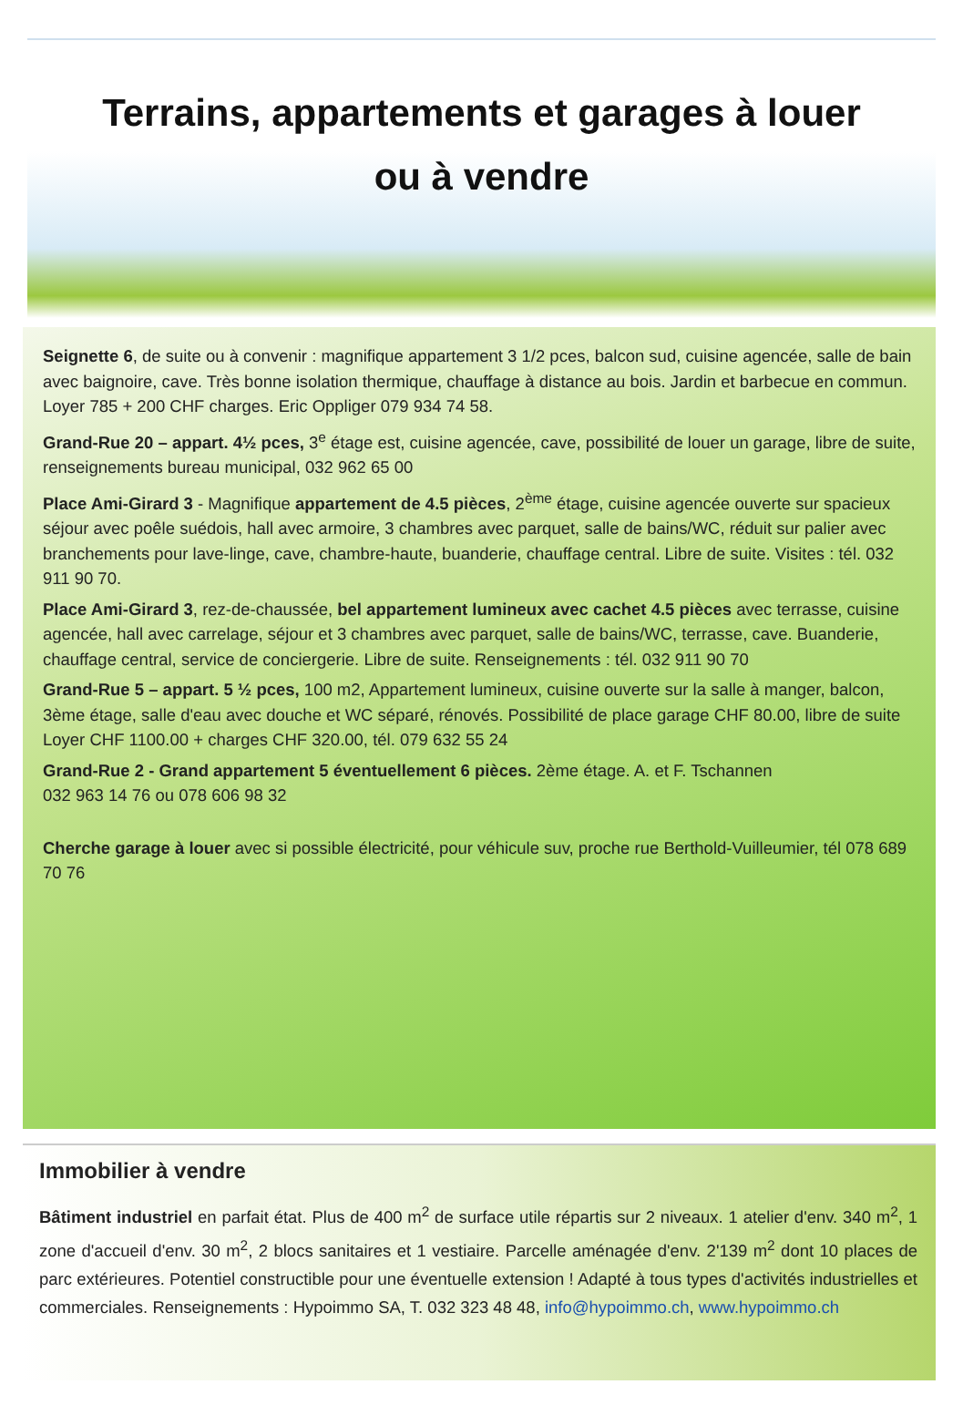Terrains, appartements et garages à louer
ou à vendre
Seignette 6, de suite ou à convenir : magnifique appartement 3 1/2 pces, balcon sud, cuisine agencée, salle de bain avec baignoire, cave. Très bonne isolation thermique, chauffage à distance au bois. Jardin et barbecue en commun. Loyer 785 + 200 CHF charges. Eric Oppliger 079 934 74 58.
Grand-Rue 20 – appart. 4½ pces, 3<sup>e</sup> étage est, cuisine agencée, cave, possibilité de louer un garage, libre de suite, renseignements bureau municipal, 032 962 65 00
Place Ami-Girard 3 - Magnifique appartement de 4.5 pièces, 2<sup>ème</sup> étage, cuisine agencée ouverte sur spacieux séjour avec poêle suédois, hall avec armoire, 3 chambres avec parquet, salle de bains/WC, réduit sur palier avec branchements pour lave-linge, cave, chambre-haute, buanderie, chauffage central. Libre de suite. Visites : tél. 032 911 90 70.
Place Ami-Girard 3, rez-de-chaussée, bel appartement lumineux avec cachet 4.5 pièces avec terrasse, cuisine agencée, hall avec carrelage, séjour et 3 chambres avec parquet, salle de bains/WC, terrasse, cave. Buanderie, chauffage central, service de conciergerie. Libre de suite. Renseignements : tél. 032 911 90 70
Grand-Rue 5 – appart. 5 ½ pces, 100 m2, Appartement lumineux, cuisine ouverte sur la salle à manger, balcon, 3ème étage, salle d'eau avec douche et WC séparé, rénovés. Possibilité de place garage CHF 80.00, libre de suite Loyer CHF 1100.00 + charges CHF 320.00, tél. 079 632 55 24
Grand-Rue 2 - Grand appartement 5 éventuellement 6 pièces. 2ème étage. A. et F. Tschannen
032 963 14 76 ou 078 606 98 32
Cherche garage à louer avec si possible électricité, pour véhicule suv, proche rue Berthold-Vuilleumier, tél 078 689 70 76
Immobilier à vendre
Bâtiment industriel en parfait état. Plus de 400 m<sup>2</sup> de surface utile répartis sur 2 niveaux. 1 atelier d'env. 340 m<sup>2</sup>, 1 zone d'accueil d'env. 30 m<sup>2</sup>, 2 blocs sanitaires et 1 vestiaire. Parcelle aménagée d'env. 2'139 m<sup>2</sup> dont 10 places de parc extérieures. Potentiel constructible pour une éventuelle extension ! Adapté à tous types d'activités industrielles et commerciales. Renseignements : Hypoimmo SA, T. 032 323 48 48, info@hypoimmo.ch, www.hypoimmo.ch